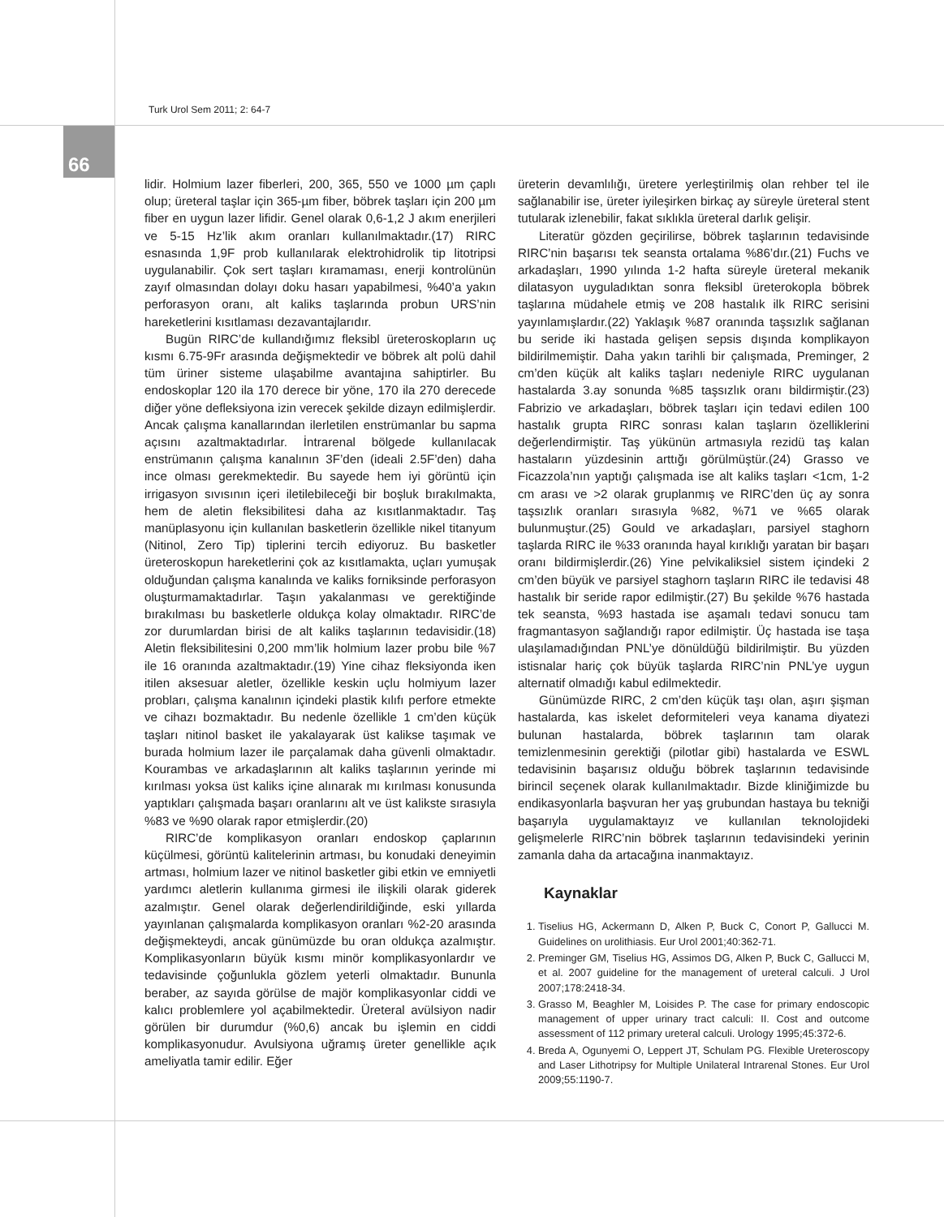Turk Urol Sem 2011; 2: 64-7
66
lidir. Holmium lazer fiberleri, 200, 365, 550 ve 1000 µm çaplı olup; üreteral taşlar için 365-µm fiber, böbrek taşları için 200 µm fiber en uygun lazer lifidir. Genel olarak 0,6-1,2 J akım enerjileri ve 5-15 Hz’lik akım oranları kullanılmaktadır.(17) RIRC esnasında 1,9F prob kullanılarak elektrohidrolik tip litotripsi uygulanabilir. Çok sert taşları kıramaması, enerji kontrolünün zayıf olmasından dolayı doku hasarı yapabilmesi, %40’a yakın perforasyon oranı, alt kaliks taşlarında probun URS’nin hareketlerini kısıtlaması dezavantajlarıdır.
Bugün RIRC’de kullandığımız fleksibl üreteroskopların uç kısmı 6.75-9Fr arasında değişmektedir ve böbrek alt polü dahil tüm üriner sisteme ulaşabilme avantajına sahiptirler. Bu endoskoplar 120 ila 170 derece bir yöne, 170 ila 270 derecede diğer yöne defleksiyona izin verecek şekilde dizayn edilmişlerdir. Ancak çalışma kanallarından ilerletilen enstrümanlar bu sapma açısını azaltmaktadırlar. İntrarenal bölgede kullanılacak enstrümanın çalışma kanalının 3F’den (ideali 2.5F’den) daha ince olması gerekmektedir. Bu sayede hem iyi görüntü için irrigasyon sıvısının içeri iletilebileceği bir boşluk bırakılmakta, hem de aletin fleksibilitesi daha az kısıtlanmaktadır. Taş manüplasyonu için kullanılan basketlerin özellikle nikel titanyum (Nitinol, Zero Tip) tiplerini tercih ediyoruz. Bu basketler üreteroskopun hareketlerini çok az kısıtlamakta, uçları yumuşak olduğundan çalışma kanalında ve kaliks forniksinde perforasyon oluşturmamaktadırlar. Taşın yakalanması ve gerektiğinde bırakılması bu basketlerle oldukça kolay olmaktadır. RIRC’de zor durumlardan birisi de alt kaliks taşlarının tedavisidir.(18) Aletin fleksibilitesini 0,200 mm’lik holmium lazer probu bile %7 ile 16 oranında azaltmaktadır.(19) Yine cihaz fleksiyonda iken itilen aksesuar aletler, özellikle keskin uçlu holmiyum lazer probları, çalışma kanalının içindeki plastik kılıfı perfore etmekte ve cihazı bozmaktadır. Bu nedenle özellikle 1 cm’den küçük taşları nitinol basket ile yakalayarak üst kalikse taşımak ve burada holmium lazer ile parçalamak daha güvenli olmaktadır. Kourambas ve arkadaşlarının alt kaliks taşlarının yerinde mi kırılması yoksa üst kaliks içine alınarak mı kırılması konusunda yaptıkları çalışmada başarı oranlarını alt ve üst kalikste sırasıyla %83 ve %90 olarak rapor etmişlerdir.(20)
RIRC’de komplikasyon oranları endoskop çaplarının küçülmesi, görüntü kalitelerinin artması, bu konudaki deneyimin artması, holmium lazer ve nitinol basketler gibi etkin ve emniyetli yardımcı aletlerin kullanıma girmesi ile ilişkili olarak giderek azalmıştır. Genel olarak değerlendirildiğinde, eski yıllarda yayınlanan çalışmalarda komplikasyon oranları %2-20 arasında değişmekteydi, ancak günümüzde bu oran oldukça azalmıştır. Komplikasyonların büyük kısmı minör komplikasyonlardır ve tedavisinde çoğunlukla gözlem yeterli olmaktadır. Bununla beraber, az sayıda görülse de majör komplikasyonlar ciddi ve kalıcı problemlere yol açabilmektedir. Üreteral avülsiyon nadir görülen bir durumdur (%0,6) ancak bu işlemin en ciddi komplikasyonudur. Avulsiyona uğramış üreter genellikle açık ameliyatla tamir edilir. Eğer
üreterin devamlılığı, üretere yerleştirilmiş olan rehber tel ile sağlanabilir ise, üreter iyileşirken birkaç ay süreyle üreteral stent tutularak izlenebilir, fakat sıklıkla üreteral darlık gelişir.
Literatür gözden geçirilirse, böbrek taşlarının tedavisinde RIRC’nin başarısı tek seansta ortalama %86’dır.(21) Fuchs ve arkadaşları, 1990 yılında 1-2 hafta süreyle üreteral mekanik dilatasyon uyguladıktan sonra fleksibl üreterokopla böbrek taşlarına müdahele etmiş ve 208 hastalık ilk RIRC serisini yayınlamışlardır.(22) Yaklaşık %87 oranında taşsızlık sağlanan bu seride iki hastada gelişen sepsis dışında komplikayon bildirilmemiştir. Daha yakın tarihli bir çalışmada, Preminger, 2 cm’den küçük alt kaliks taşları nedeniyle RIRC uygulanan hastalarda 3.ay sonunda %85 taşsızlık oranı bildirmiştir.(23) Fabrizio ve arkadaşları, böbrek taşları için tedavi edilen 100 hastalık grupta RIRC sonrası kalan taşların özelliklerini değerlendirmiştir. Taş yükünün artmasıyla rezidü taş kalan hastaların yüzdesinin arttığı görülmüştür.(24) Grasso ve Ficazzola’nın yaptığı çalışmada ise alt kaliks taşları <1cm, 1-2 cm arası ve >2 olarak gruplanmış ve RIRC’den üç ay sonra taşsızlık oranları sırasıyla %82, %71 ve %65 olarak bulunmuştur.(25) Gould ve arkadaşları, parsiyel staghorn taşlarda RIRC ile %33 oranında hayal kırıklığı yaratan bir başarı oranı bildirmişlerdir.(26) Yine pelvikaliksiel sistem içindeki 2 cm’den büyük ve parsiyel staghorn taşların RIRC ile tedavisi 48 hastalık bir seride rapor edilmiştir.(27) Bu şekilde %76 hastada tek seansta, %93 hastada ise aşamalı tedavi sonucu tam fragmantasyon sağlandığı rapor edilmiştir. Üç hastada ise taşa ulaşılamadığından PNL’ye dönüldüğü bildirilmiştir. Bu yüzden istisnalar hariç çok büyük taşlarda RIRC’nin PNL’ye uygun alternatif olmadığı kabul edilmektedir.
Günümüzde RIRC, 2 cm’den küçük taşı olan, aşırı şişman hastalarda, kas iskelet deformiteleri veya kanama diyatezi bulunan hastalarda, böbrek taşlarının tam olarak temizlenmesinin gerektiği (pilotlar gibi) hastalarda ve ESWL tedavisinin başarısız olduğu böbrek taşlarının tedavisinde birincil seçenek olarak kullanılmaktadır. Bizde kliniğimizde bu endikasyonlarla başvuran her yaş grubundan hastaya bu tekniği başarıyla uygulamaktayız ve kullanılan teknolojideki gelişmelerle RIRC’nin böbrek taşlarının tedavisindeki yerinin zamanla daha da artacağına inanmaktayız.
Kaynaklar
1. Tiselius HG, Ackermann D, Alken P, Buck C, Conort P, Gallucci M. Guidelines on urolithiasis. Eur Urol 2001;40:362-71.
2. Preminger GM, Tiselius HG, Assimos DG, Alken P, Buck C, Gallucci M, et al. 2007 guideline for the management of ureteral calculi. J Urol 2007;178:2418-34.
3. Grasso M, Beaghler M, Loisides P. The case for primary endoscopic management of upper urinary tract calculi: II. Cost and outcome assessment of 112 primary ureteral calculi. Urology 1995;45:372-6.
4. Breda A, Ogunyemi O, Leppert JT, Schulam PG. Flexible Ureteroscopy and Laser Lithotripsy for Multiple Unilateral Intrarenal Stones. Eur Urol 2009;55:1190-7.